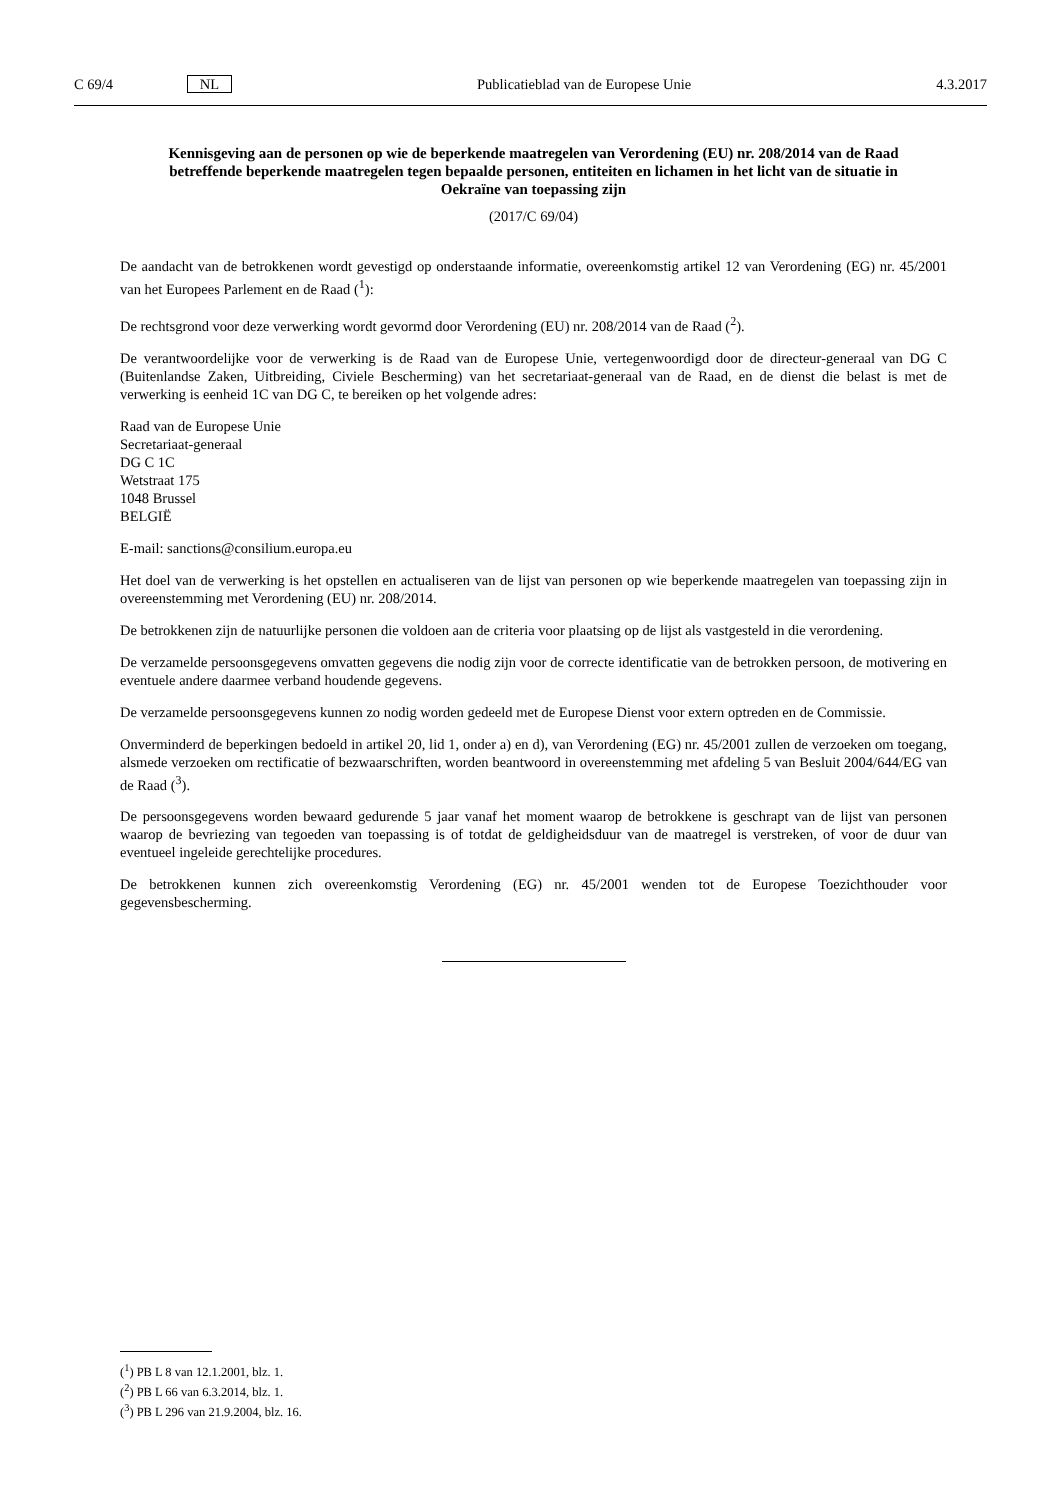C 69/4 NL Publicatieblad van de Europese Unie 4.3.2017
Kennisgeving aan de personen op wie de beperkende maatregelen van Verordening (EU) nr. 208/2014 van de Raad betreffende beperkende maatregelen tegen bepaalde personen, entiteiten en lichamen in het licht van de situatie in Oekraïne van toepassing zijn
(2017/C 69/04)
De aandacht van de betrokkenen wordt gevestigd op onderstaande informatie, overeenkomstig artikel 12 van Verordening (EG) nr. 45/2001 van het Europees Parlement en de Raad (<sup>1</sup>):
De rechtsgrond voor deze verwerking wordt gevormd door Verordening (EU) nr. 208/2014 van de Raad (<sup>2</sup>).
De verantwoordelijke voor de verwerking is de Raad van de Europese Unie, vertegenwoordigd door de directeur-generaal van DG C (Buitenlandse Zaken, Uitbreiding, Civiele Bescherming) van het secretariaat-generaal van de Raad, en de dienst die belast is met de verwerking is eenheid 1C van DG C, te bereiken op het volgende adres:
Raad van de Europese Unie
Secretariaat-generaal
DG C 1C
Wetstraat 175
1048 Brussel
BELGIË
E-mail: sanctions@consilium.europa.eu
Het doel van de verwerking is het opstellen en actualiseren van de lijst van personen op wie beperkende maatregelen van toepassing zijn in overeenstemming met Verordening (EU) nr. 208/2014.
De betrokkenen zijn de natuurlijke personen die voldoen aan de criteria voor plaatsing op de lijst als vastgesteld in die verordening.
De verzamelde persoonsgegevens omvatten gegevens die nodig zijn voor de correcte identificatie van de betrokken persoon, de motivering en eventuele andere daarmee verband houdende gegevens.
De verzamelde persoonsgegevens kunnen zo nodig worden gedeeld met de Europese Dienst voor extern optreden en de Commissie.
Onverminderd de beperkingen bedoeld in artikel 20, lid 1, onder a) en d), van Verordening (EG) nr. 45/2001 zullen de verzoeken om toegang, alsmede verzoeken om rectificatie of bezwaarschriften, worden beantwoord in overeenstemming met afdeling 5 van Besluit 2004/644/EG van de Raad (<sup>3</sup>).
De persoonsgegevens worden bewaard gedurende 5 jaar vanaf het moment waarop de betrokkene is geschrapt van de lijst van personen waarop de bevriezing van tegoeden van toepassing is of totdat de geldigheidsduur van de maatregel is verstreken, of voor de duur van eventueel ingeleide gerechtelijke procedures.
De betrokkenen kunnen zich overeenkomstig Verordening (EG) nr. 45/2001 wenden tot de Europese Toezichthouder voor gegevensbescherming.
(<sup>1</sup>) PB L 8 van 12.1.2001, blz. 1.
(<sup>2</sup>) PB L 66 van 6.3.2014, blz. 1.
(<sup>3</sup>) PB L 296 van 21.9.2004, blz. 16.